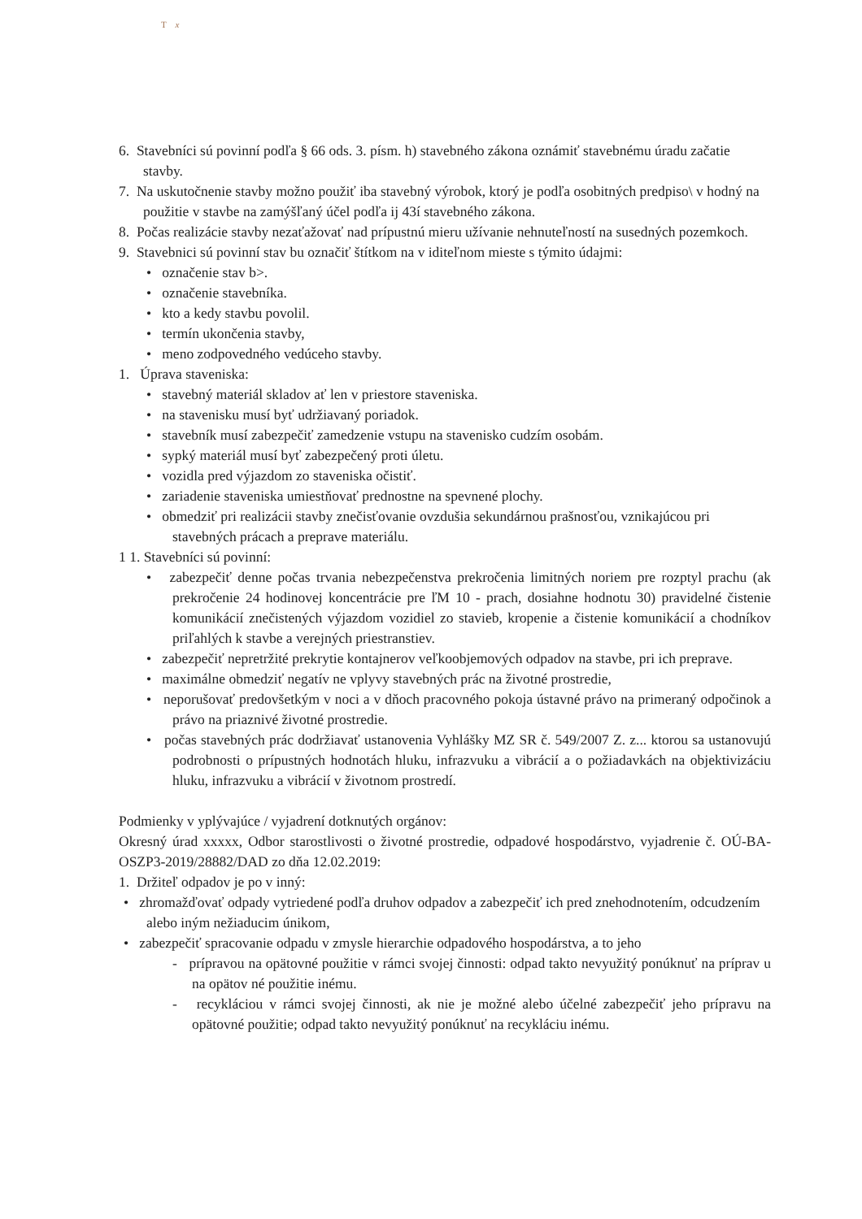T x
6. Stavebníci sú povinní podľa § 66 ods. 3. písm. h) stavebného zákona oznámiť stavebnému úradu začatie stavby.
7. Na uskutočnenie stavby možno použiť iba stavebný výrobok, ktorý je podľa osobitných predpiso\ v hodný na použitie v stavbe na zamýšľaný účel podľa ij 43í stavebného zákona.
8. Počas realizácie stavby nezaťažovať nad prípustnú mieru užívanie nehnuteľností na susedných pozemkoch.
9. Stavebnici sú povinní stav bu označiť štítkom na v iditeľnom mieste s týmito údajmi:
• označenie stav b>.
• označenie stavebníka.
• kto a kedy stavbu povolil.
• termín ukončenia stavby,
• meno zodpovedného vedúceho stavby.
1. Úprava staveniska:
• stavebný materiál skladov ať len v priestore staveniska.
• na stavenisku musí byť udržiavaný poriadok.
• stavebník musí zabezpečiť zamedzenie vstupu na stavenisko cudzím osobám.
• sypký materiál musí byť zabezpečený proti úletu.
• vozidla pred výjazdom zo staveniska očistiť.
• zariadenie staveniska umiestňovať prednostne na spevnené plochy.
• obmedziť pri realizácii stavby znečisťovanie ovzdušia sekundárnou prašnosťou, vznikajúcou pri stavebných prácach a preprave materiálu.
1 1. Stavebníci sú povinní:
• zabezpečiť denne počas trvania nebezpečenstva prekročenia limitných noriem pre rozptyl prachu (ak prekročenie 24 hodinovej koncentrácie pre ľM 10 - prach, dosiahne hodnotu 30) pravidelné čistenie komunikácií znečistených výjazdom vozidiel zo stavieb, kropenie a čistenie komunikácií a chodníkov priľahlých k stavbe a verejných priestranstiev.
• zabezpečiť nepretržité prekrytie kontajnerov veľkoobjemových odpadov na stavbe, pri ich preprave.
• maximálne obmedziť negatív ne vplyvy stavebných prác na životné prostredie,
• neporušovať predovšetkým v noci a v dňoch pracovného pokoja ústavné právo na primeraný odpočinok a právo na priaznivé životné prostredie.
• počas stavebných prác dodržiavať ustanovenia Vyhlášky MZ SR č. 549/2007 Z. z... ktorou sa ustanovujú podrobnosti o prípustných hodnotách hluku, infrazvuku a vibrácií a o požiadavkách na objektivizáciu hluku, infrazvuku a vibrácií v životnom prostredí.
Podmienky v yplývajúce / vyjadrení dotknutých orgánov:
Okresný úrad xxxxx, Odbor starostlivosti o životné prostredie, odpadové hospodárstvo, vyjadrenie č. OÚ-BA-OSZP3-2019/28882/DAD zo dňa 12.02.2019:
1. Držiteľ odpadov je po v inný:
• zhromažďovať odpady vytriedené podľa druhov odpadov a zabezpečiť ich pred znehodnotením, odcudzením alebo iným nežiaducim únikom,
• zabezpečiť spracovanie odpadu v zmysle hierarchie odpadového hospodárstva, a to jeho
- prípravou na opätovné použitie v rámci svojej činnosti: odpad takto nevyužitý ponúknuť na príprav u na opätov né použitie inému.
- recykláciou v rámci svojej činnosti, ak nie je možné alebo účelné zabezpečiť jeho prípravu na opätovné použitie; odpad takto nevyužitý ponúknuť na recykláciu inému.